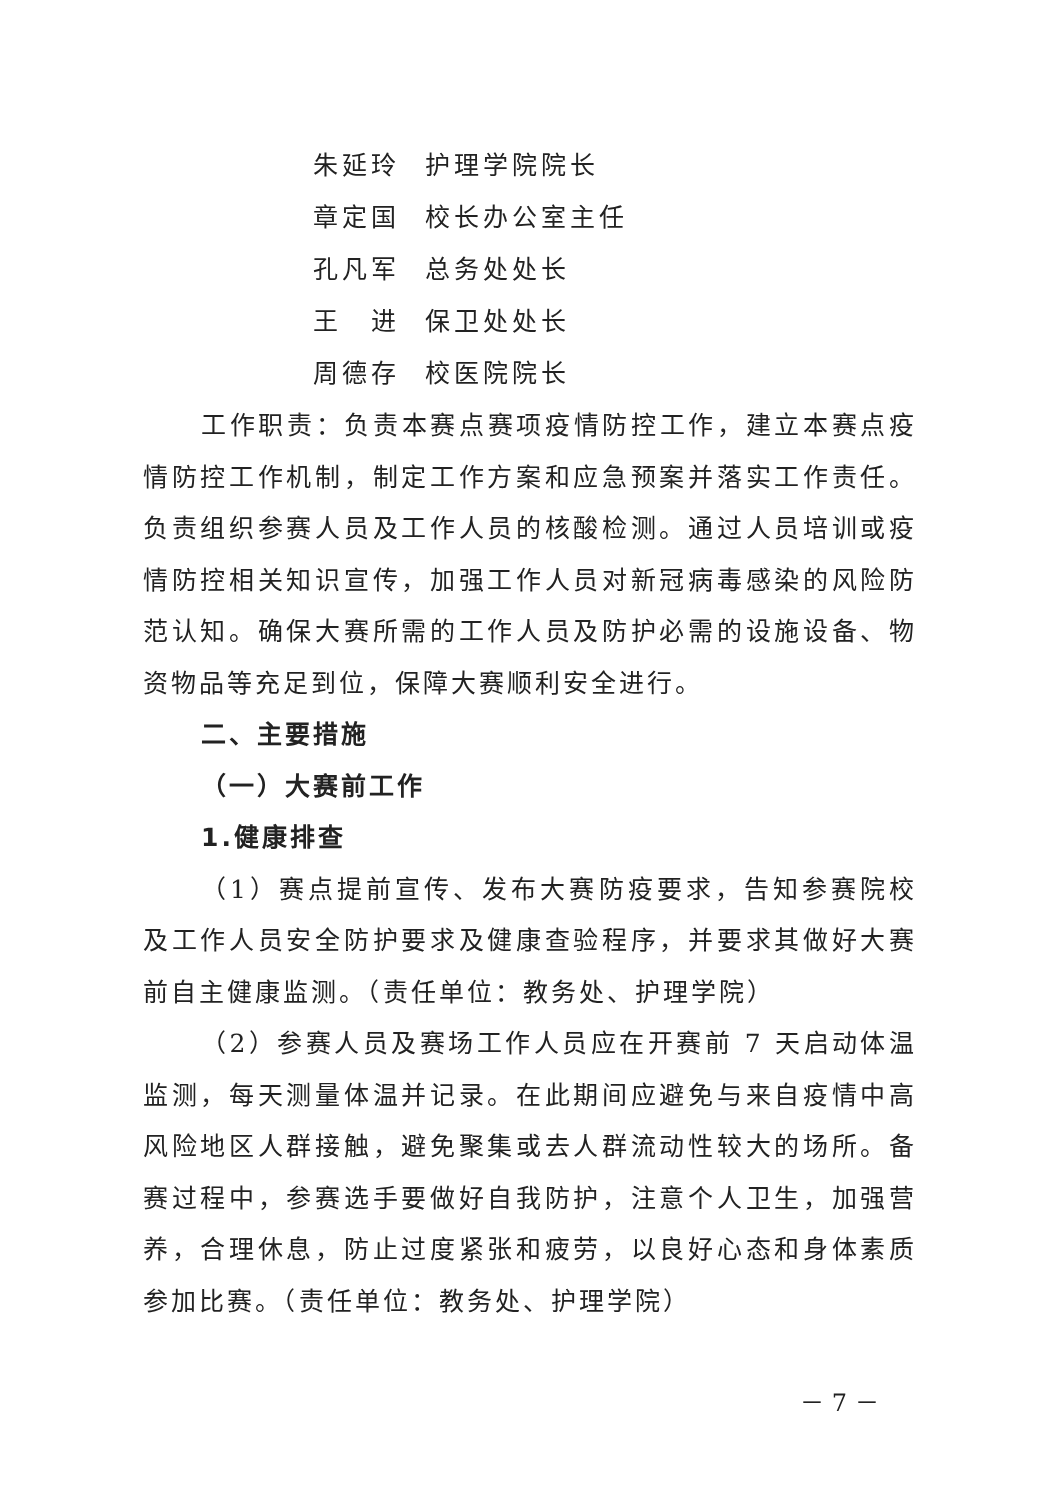朱延玲 护理学院院长
章定国 校长办公室主任
孔凡军 总务处处长
王　进 保卫处处长
周德存 校医院院长
工作职责：负责本赛点赛项疫情防控工作，建立本赛点疫情防控工作机制，制定工作方案和应急预案并落实工作责任。负责组织参赛人员及工作人员的核酸检测。通过人员培训或疫情防控相关知识宣传，加强工作人员对新冠病毒感染的风险防范认知。确保大赛所需的工作人员及防护必需的设施设备、物资物品等充足到位，保障大赛顺利安全进行。
二、主要措施
（一）大赛前工作
1.健康排查
（1）赛点提前宣传、发布大赛防疫要求，告知参赛院校及工作人员安全防护要求及健康查验程序，并要求其做好大赛前自主健康监测。（责任单位：教务处、护理学院）
（2）参赛人员及赛场工作人员应在开赛前 7 天启动体温监测，每天测量体温并记录。在此期间应避免与来自疫情中高风险地区人群接触，避免聚集或去人群流动性较大的场所。备赛过程中，参赛选手要做好自我防护，注意个人卫生，加强营养，合理休息，防止过度紧张和疲劳，以良好心态和身体素质参加比赛。（责任单位：教务处、护理学院）
－ 7 －